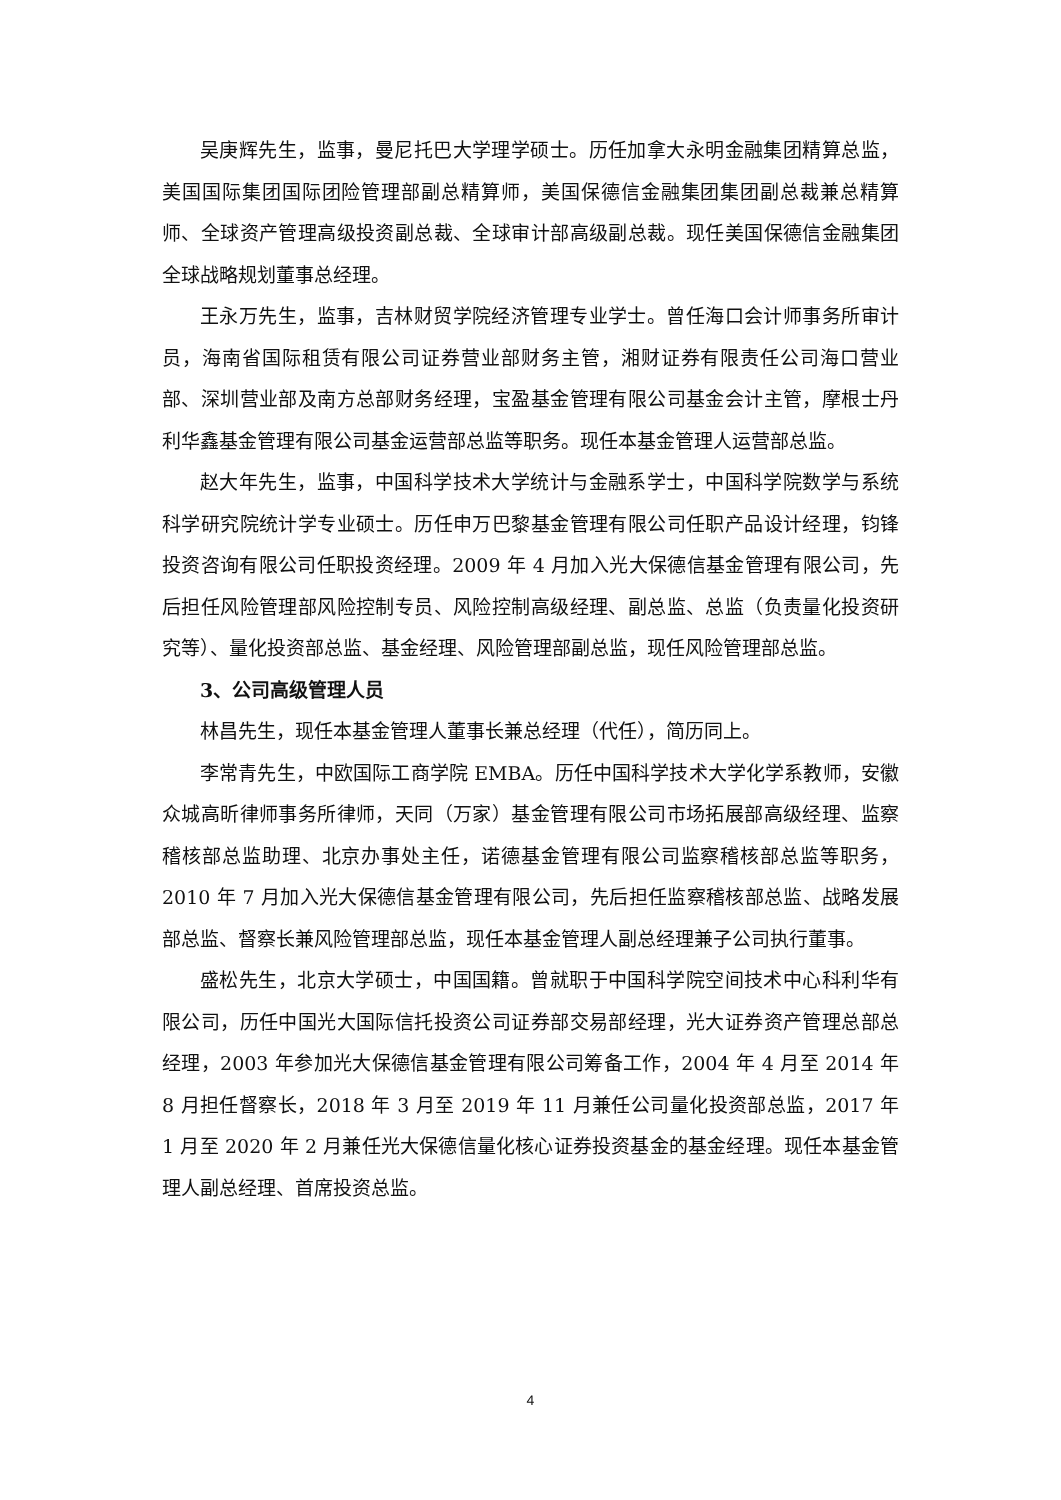吴庚辉先生，监事，曼尼托巴大学理学硕士。历任加拿大永明金融集团精算总监，美国国际集团国际团险管理部副总精算师，美国保德信金融集团集团副总裁兼总精算师、全球资产管理高级投资副总裁、全球审计部高级副总裁。现任美国保德信金融集团全球战略规划董事总经理。
王永万先生，监事，吉林财贸学院经济管理专业学士。曾任海口会计师事务所审计员，海南省国际租赁有限公司证券营业部财务主管，湘财证券有限责任公司海口营业部、深圳营业部及南方总部财务经理，宝盈基金管理有限公司基金会计主管，摩根士丹利华鑫基金管理有限公司基金运营部总监等职务。现任本基金管理人运营部总监。
赵大年先生，监事，中国科学技术大学统计与金融系学士，中国科学院数学与系统科学研究院统计学专业硕士。历任申万巴黎基金管理有限公司任职产品设计经理，钧锋投资咨询有限公司任职投资经理。2009 年 4 月加入光大保德信基金管理有限公司，先后担任风险管理部风险控制专员、风险控制高级经理、副总监、总监（负责量化投资研究等）、量化投资部总监、基金经理、风险管理部副总监，现任风险管理部总监。
3、公司高级管理人员
林昌先生，现任本基金管理人董事长兼总经理（代任），简历同上。
李常青先生，中欧国际工商学院 EMBA。历任中国科学技术大学化学系教师，安徽众城高昕律师事务所律师，天同（万家）基金管理有限公司市场拓展部高级经理、监察稽核部总监助理、北京办事处主任，诺德基金管理有限公司监察稽核部总监等职务，2010 年 7 月加入光大保德信基金管理有限公司，先后担任监察稽核部总监、战略发展部总监、督察长兼风险管理部总监，现任本基金管理人副总经理兼子公司执行董事。
盛松先生，北京大学硕士，中国国籍。曾就职于中国科学院空间技术中心科利华有限公司，历任中国光大国际信托投资公司证券部交易部经理，光大证券资产管理总部总经理，2003 年参加光大保德信基金管理有限公司筹备工作，2004 年 4 月至 2014 年 8 月担任督察长，2018 年 3 月至 2019 年 11 月兼任公司量化投资部总监，2017 年 1 月至 2020 年 2 月兼任光大保德信量化核心证券投资基金的基金经理。现任本基金管理人副总经理、首席投资总监。
4